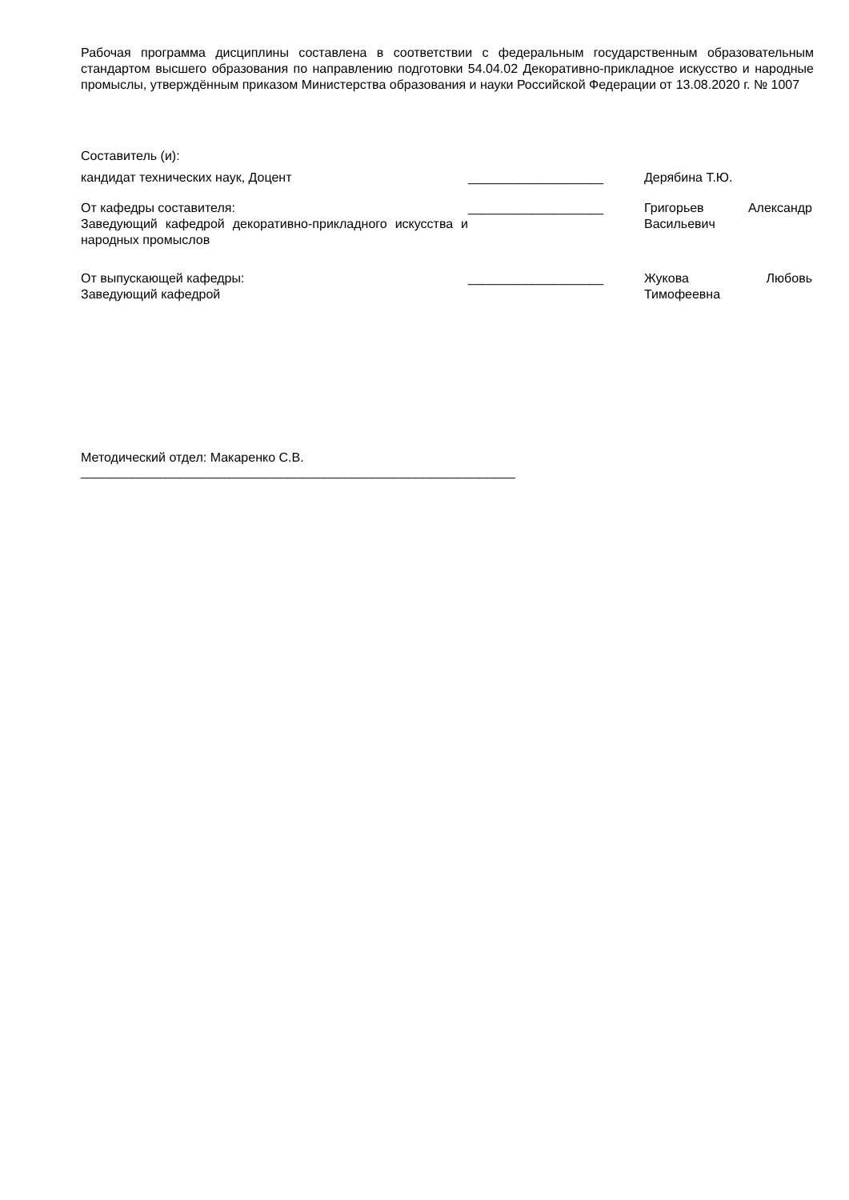Рабочая программа дисциплины составлена в соответствии с федеральным государственным образовательным стандартом высшего образования по направлению подготовки 54.04.02 Декоративно-прикладное искусство и народные промыслы, утверждённым приказом Министерства образования и науки Российской Федерации от 13.08.2020 г. № 1007
Составитель (и):
кандидат технических наук, Доцент ___________________ Дерябина Т.Ю.
От кафедры составителя:
Заведующий кафедрой декоративно-прикладного искусства и народных промыслов
___________________ Григорьев Александр Васильевич
От выпускающей кафедры:
Заведующий кафедрой
___________________ Жукова Любовь Тимофеевна
Методический отдел: Макаренко С.В.
_____________________________________________________________